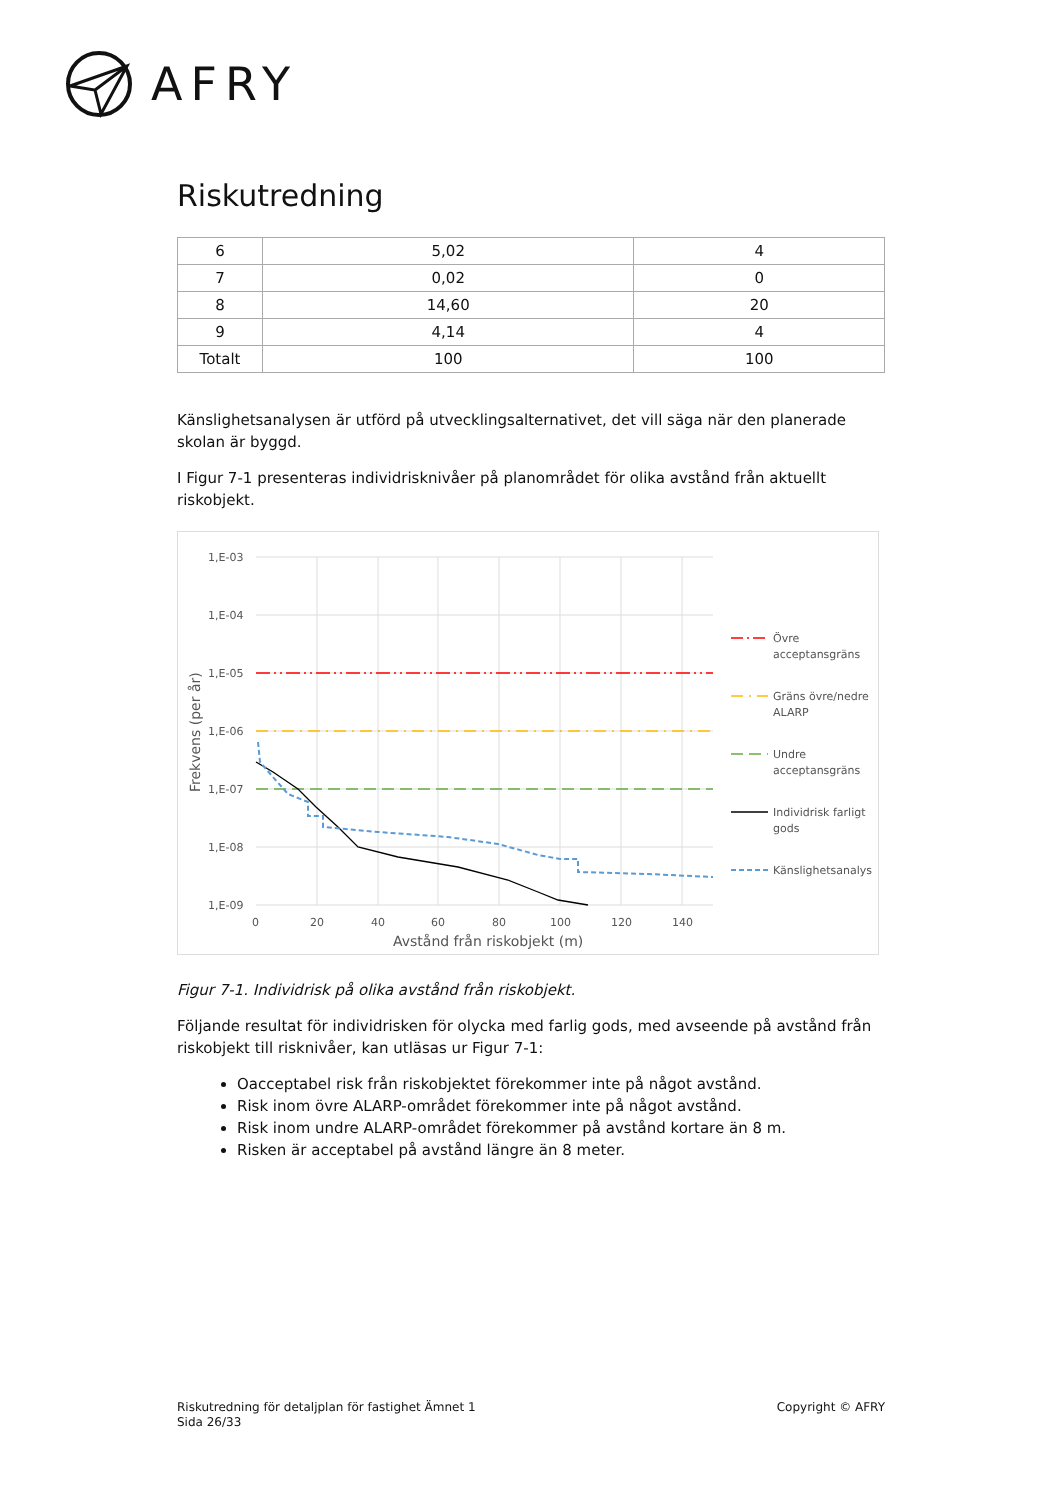AFRY
Riskutredning
| 6 | 5,02 | 4 |
| 7 | 0,02 | 0 |
| 8 | 14,60 | 20 |
| 9 | 4,14 | 4 |
| Totalt | 100 | 100 |
Känslighetsanalysen är utförd på utvecklingsalternativet, det vill säga när den planerade skolan är byggd.
I Figur 7-1 presenteras individrisknivåer på planområdet för olika avstånd från aktuellt riskobjekt.
1,E-03
1,E-04
1,E-05
1,E-06
1,E-07
1,E-08
1,E-09
0
20
40
60
80
100
120
140
Avstånd från riskobjekt (m)
Frekvens (per år)
Övre
acceptansgräns
Gräns övre/nedre
ALARP
Undre
acceptansgräns
Individrisk farligt
gods
Känslighetsanalys
Figur 7-1. Individrisk på olika avstånd från riskobjekt.
Följande resultat för individrisken för olycka med farlig gods, med avseende på avstånd från riskobjekt till risknivåer, kan utläsas ur Figur 7-1:
Oacceptabel risk från riskobjektet förekommer inte på något avstånd.
Risk inom övre ALARP-området förekommer inte på något avstånd.
Risk inom undre ALARP-området förekommer på avstånd kortare än 8 m.
Risken är acceptabel på avstånd längre än 8 meter.
Riskutredning för detaljplan för fastighet Ämnet 1
Sida 26/33
Copyright © AFRY